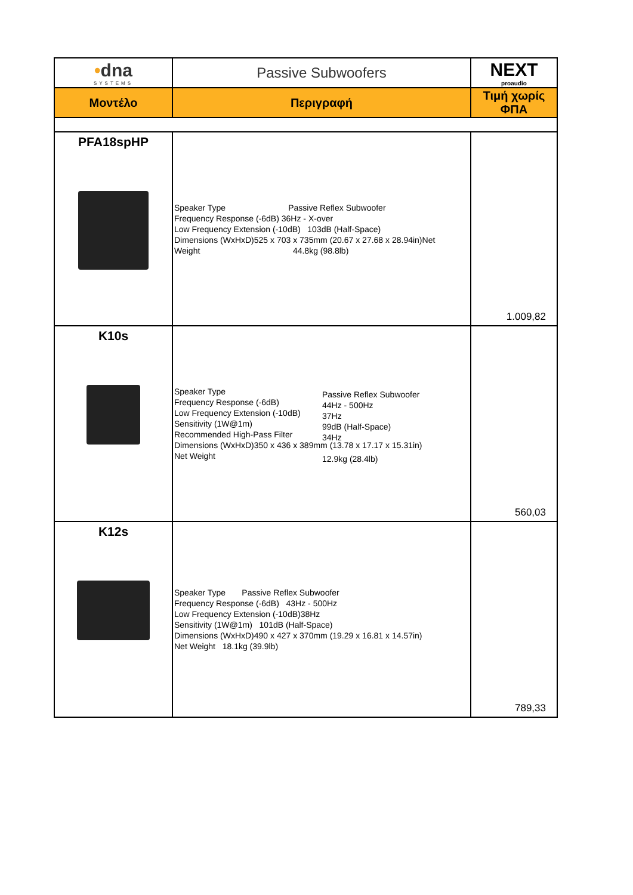| • dna SYSTEMS | Passive Subwoofers | NEXT proaudio |
| Μοντέλο | Περιγραφή | Τιμή χωρίς ΦΠΑ |
| PFA18spHP | Speaker Type Passive Reflex Subwoofer Frequency Response (-6dB) 36Hz - X-over Low Frequency Extension (-10dB) 103dB (Half-Space) Dimensions (WxHxD)525 x 703 x 735mm (20.67 x 27.68 x 28.94in)Net Weight 44.8kg (98.8lb) | 1.009,82 |
| K10s | Speaker Type Frequency Response (-6dB) Low Frequency Extension (-10dB) Sensitivity (1W@1m) Recommended High-Pass Filter Dimensions (WxHxD)350 x 436 x 389mm (13.78 x 17.17 x 15.31in) Net Weight | 560,03 |
| K12s | Speaker Type Passive Reflex Subwoofer Frequency Response (-6dB) 43Hz - 500Hz Low Frequency Extension (-10dB)38Hz Sensitivity (1W@1m) 101dB (Half-Space) Dimensions (WxHxD)490 x 427 x 370mm (19.29 x 16.81 x 14.57in) Net Weight 18.1kg (39.9lb) | 789,33 |
Passive Reflex Subwoofer
44Hz - 500Hz
37Hz
99dB (Half-Space)
34Hz
12.9kg (28.4lb)